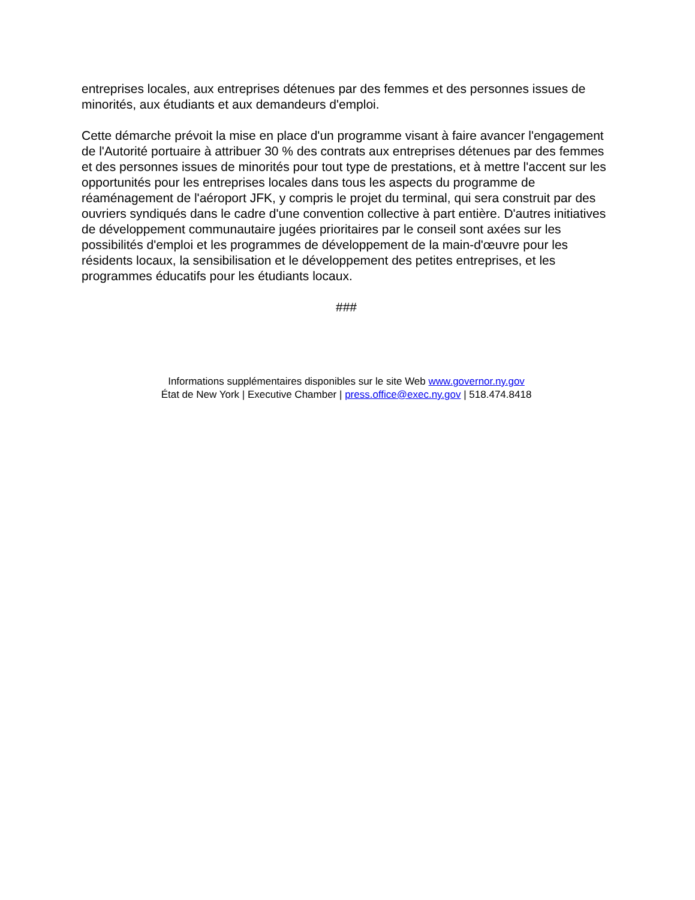entreprises locales, aux entreprises détenues par des femmes et des personnes issues de minorités, aux étudiants et aux demandeurs d'emploi.
Cette démarche prévoit la mise en place d'un programme visant à faire avancer l'engagement de l'Autorité portuaire à attribuer 30 % des contrats aux entreprises détenues par des femmes et des personnes issues de minorités pour tout type de prestations, et à mettre l'accent sur les opportunités pour les entreprises locales dans tous les aspects du programme de réaménagement de l'aéroport JFK, y compris le projet du terminal, qui sera construit par des ouvriers syndiqués dans le cadre d'une convention collective à part entière. D'autres initiatives de développement communautaire jugées prioritaires par le conseil sont axées sur les possibilités d'emploi et les programmes de développement de la main-d'œuvre pour les résidents locaux, la sensibilisation et le développement des petites entreprises, et les programmes éducatifs pour les étudiants locaux.
###
Informations supplémentaires disponibles sur le site Web www.governor.ny.gov
État de New York | Executive Chamber | press.office@exec.ny.gov | 518.474.8418